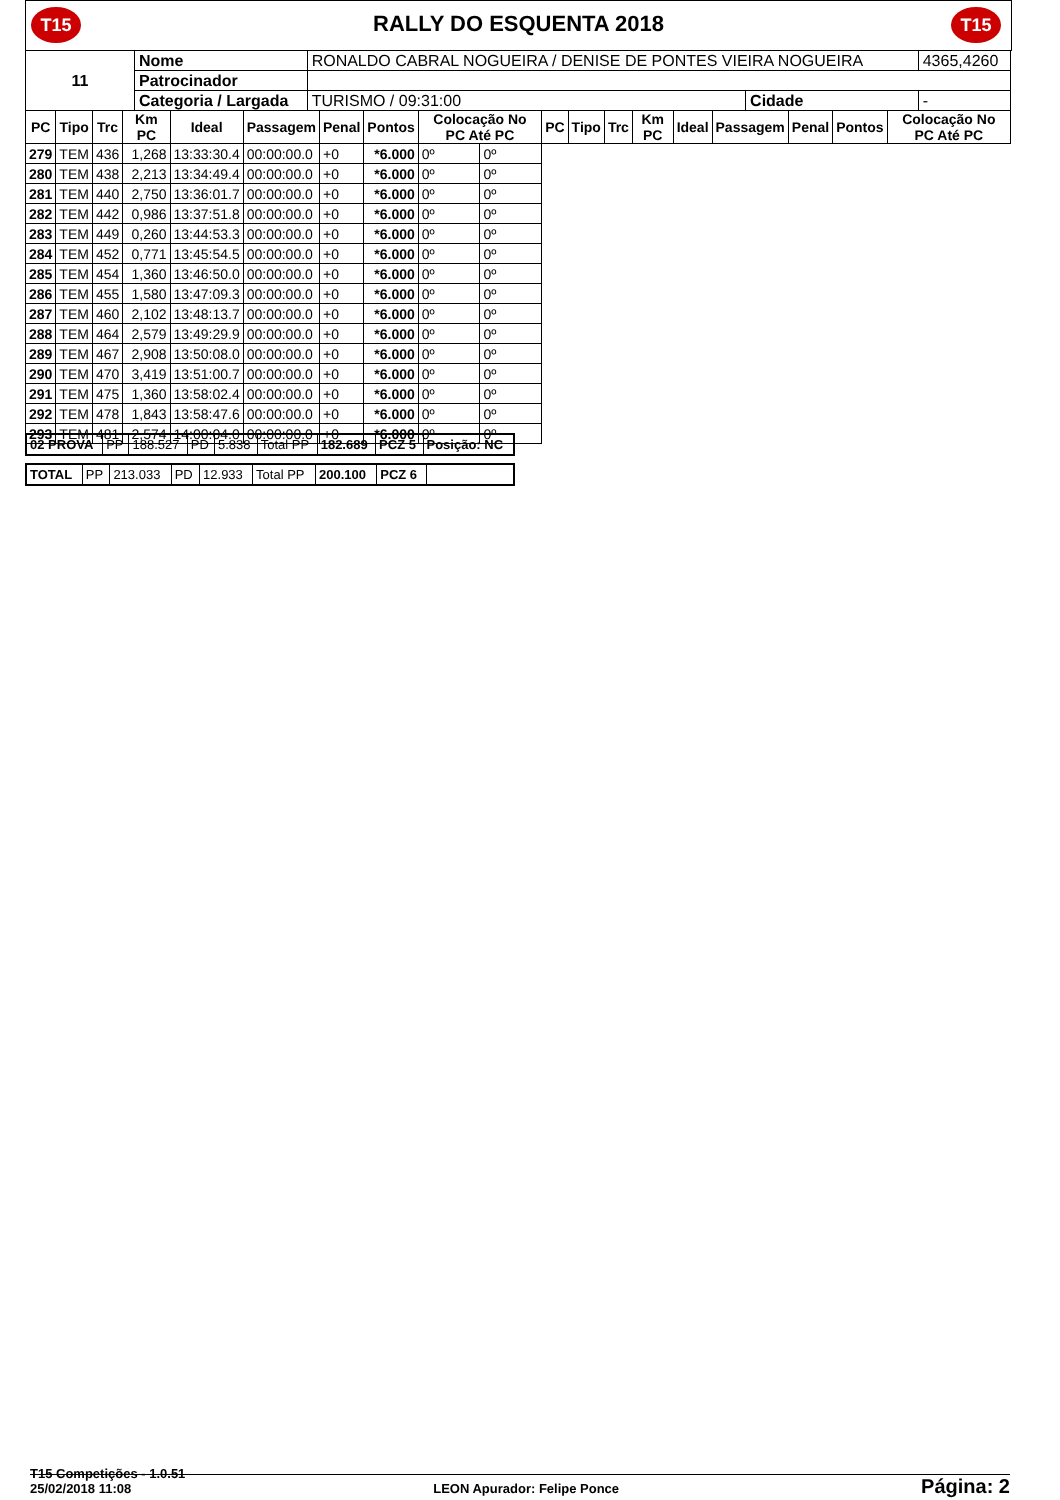T15
RALLY DO ESQUENTA 2018
T15
| 11 | Nome | RONALDO CABRAL NOGUEIRA / DENISE DE PONTES VIEIRA NOGUEIRA | | | 4365,4260 |
| | Patrocinador | | | | |
| | Categoria / Largada | TURISMO / 09:31:00 | Cidade | - | |
| PC | Tipo | Trc | Km PC | Ideal | Passagem | Penal | Pontos | Colocação No PC Até PC | | PC | Tipo | Trc | Km PC | Ideal | Passagem | Penal | Pontos | Colocação No PC Até PC |
| --- | --- | --- | --- | --- | --- | --- | --- | --- | --- | --- | --- | --- | --- | --- | --- | --- | --- | --- |
| 279 | TEM | 436 | 1,268 | 13:33:30.4 | 00:00:00.0 | +0 | *6.000 | 0º | 0º | | | | | | | | | |
| 280 | TEM | 438 | 2,213 | 13:34:49.4 | 00:00:00.0 | +0 | *6.000 | 0º | 0º | | | | | | | | | |
| 281 | TEM | 440 | 2,750 | 13:36:01.7 | 00:00:00.0 | +0 | *6.000 | 0º | 0º | | | | | | | | | |
| 282 | TEM | 442 | 0,986 | 13:37:51.8 | 00:00:00.0 | +0 | *6.000 | 0º | 0º | | | | | | | | | |
| 283 | TEM | 449 | 0,260 | 13:44:53.3 | 00:00:00.0 | +0 | *6.000 | 0º | 0º | | | | | | | | | |
| 284 | TEM | 452 | 0,771 | 13:45:54.5 | 00:00:00.0 | +0 | *6.000 | 0º | 0º | | | | | | | | | |
| 285 | TEM | 454 | 1,360 | 13:46:50.0 | 00:00:00.0 | +0 | *6.000 | 0º | 0º | | | | | | | | | |
| 286 | TEM | 455 | 1,580 | 13:47:09.3 | 00:00:00.0 | +0 | *6.000 | 0º | 0º | | | | | | | | | |
| 287 | TEM | 460 | 2,102 | 13:48:13.7 | 00:00:00.0 | +0 | *6.000 | 0º | 0º | | | | | | | | | |
| 288 | TEM | 464 | 2,579 | 13:49:29.9 | 00:00:00.0 | +0 | *6.000 | 0º | 0º | | | | | | | | | |
| 289 | TEM | 467 | 2,908 | 13:50:08.0 | 00:00:00.0 | +0 | *6.000 | 0º | 0º | | | | | | | | | |
| 290 | TEM | 470 | 3,419 | 13:51:00.7 | 00:00:00.0 | +0 | *6.000 | 0º | 0º | | | | | | | | | |
| 291 | TEM | 475 | 1,360 | 13:58:02.4 | 00:00:00.0 | +0 | *6.000 | 0º | 0º | | | | | | | | | |
| 292 | TEM | 478 | 1,843 | 13:58:47.6 | 00:00:00.0 | +0 | *6.000 | 0º | 0º | | | | | | | | | |
| 293 | TEM | 481 | 2,574 | 14:00:04.0 | 00:00:00.0 | +0 | *6.000 | 0º | 0º | | | | | | | | | |
| 02 PROVA | PP | 188.527 | PD | 5.838 | Total PP | 182.689 | PCZ 5 | Posição: NC |
| TOTAL | PP | 213.033 | PD | 12.933 | Total PP | 200.100 | PCZ 6 | |
T15 Competições - 1.0.51
25/02/2018 11:08 LEON Apurador: Felipe Ponce Página: 2